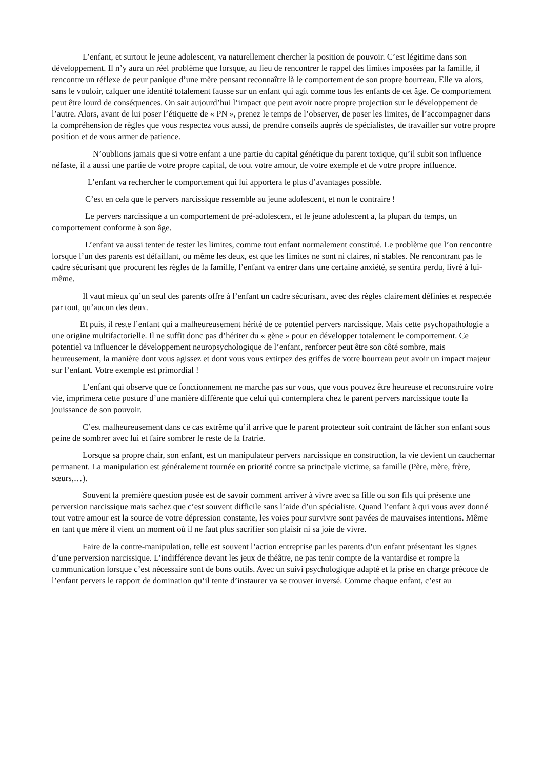L’enfant, et surtout le jeune adolescent, va naturellement chercher la position de pouvoir. C’est légitime dans son développement. Il n’y aura un réel problème que lorsque, au lieu de rencontrer le rappel des limites imposées par la famille, il rencontre un réflexe de peur panique d’une mère pensant reconnaître là le comportement de son propre bourreau. Elle va alors, sans le vouloir, calquer une identité totalement fausse sur un enfant qui agit comme tous les enfants de cet âge. Ce comportement peut être lourd de conséquences. On sait aujourd’hui l’impact que peut avoir notre propre projection sur le développement de l’autre. Alors, avant de lui poser l’étiquette de « PN », prenez le temps de l’observer, de poser les limites, de l’accompagner dans la compréhension de règles que vous respectez vous aussi, de prendre conseils auprès de spécialistes, de travailler sur votre propre position et de vous armer de patience.
N’oublions jamais que si votre enfant a une partie du capital génétique du parent toxique, qu’il subit son influence néfaste, il a aussi une partie de votre propre capital, de tout votre amour, de votre exemple et de votre propre influence.
L’enfant va rechercher le comportement qui lui apportera le plus d’avantages possible.
C’est en cela que le pervers narcissique ressemble au jeune adolescent, et non le contraire !
Le pervers narcissique a un comportement de pré-adolescent, et le jeune adolescent a, la plupart du temps, un comportement conforme à son âge.
L’enfant va aussi tenter de tester les limites, comme tout enfant normalement constitué. Le problème que l’on rencontre lorsque l’un des parents est défaillant, ou même les deux, est que les limites ne sont ni claires, ni stables. Ne rencontrant pas le cadre sécurisant que procurent les règles de la famille, l’enfant va entrer dans une certaine anxiété, se sentira perdu, livré à lui-même.
Il vaut mieux qu’un seul des parents offre à l’enfant un cadre sécurisant, avec des règles clairement définies et respectée par tout, qu’aucun des deux.
Et puis, il reste l’enfant qui a malheureusement hérité de ce potentiel pervers narcissique. Mais cette psychopathologie a une origine multifactorielle. Il ne suffit donc pas d’hériter du « gène » pour en développer totalement le comportement. Ce potentiel va influencer le développement neuropsychologique de l’enfant, renforcer peut être son côté sombre, mais heureusement, la manière dont vous agissez et dont vous vous extirpez des griffes de votre bourreau peut avoir un impact majeur sur l’enfant. Votre exemple est primordial !
L’enfant qui observe que ce fonctionnement ne marche pas sur vous, que vous pouvez être heureuse et reconstruire votre vie, imprimera cette posture d’une manière différente que celui qui contemplera chez le parent pervers narcissique toute la jouissance de son pouvoir.
C’est malheureusement dans ce cas extrême qu’il arrive que le parent protecteur soit contraint de lâcher son enfant sous peine de sombrer avec lui et faire sombrer le reste de la fratrie.
Lorsque sa propre chair, son enfant, est un manipulateur pervers narcissique en construction, la vie devient un cauchemar permanent. La manipulation est généralement tournée en priorité contre sa principale victime, sa famille (Père, mère, frère, sœurs,…).
Souvent la première question posée est de savoir comment arriver à vivre avec sa fille ou son fils qui présente une perversion narcissique mais sachez que c’est souvent difficile sans l’aide d’un spécialiste. Quand l’enfant à qui vous avez donné tout votre amour est la source de votre dépression constante, les voies pour survivre sont pavées de mauvaises intentions. Même en tant que mère il vient un moment où il ne faut plus sacrifier son plaisir ni sa joie de vivre.
Faire de la contre-manipulation, telle est souvent l’action entreprise par les parents d’un enfant présentant les signes d’une perversion narcissique. L’indifférence devant les jeux de théâtre, ne pas tenir compte de la vantardise et rompre la communication lorsque c’est nécessaire sont de bons outils. Avec un suivi psychologique adapté et la prise en charge précoce de l’enfant pervers le rapport de domination qu’il tente d’instaurer va se trouver inversé. Comme chaque enfant, c’est au